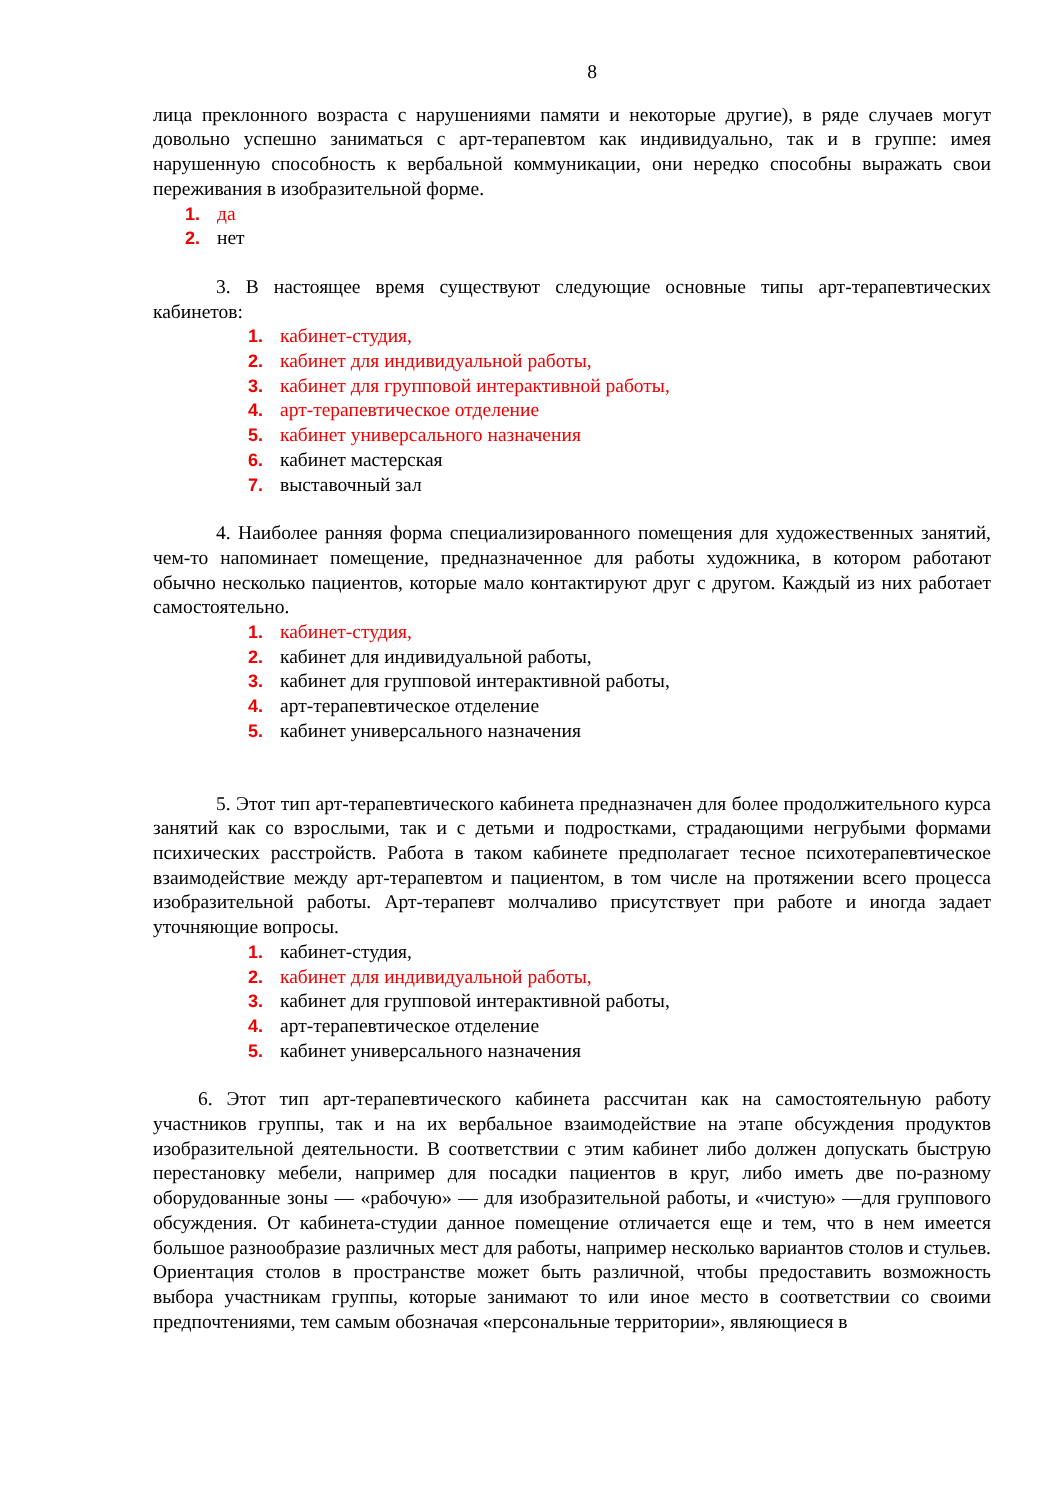8
лица преклонного возраста с нарушениями памяти и некоторые другие), в ряде случаев могут довольно успешно заниматься с арт-терапевтом как индивидуально, так и в группе: имея нарушенную способность к вербальной коммуникации, они нередко способны выражать свои переживания в изобразительной форме.
1. да
2. нет
3. В настоящее время существуют следующие основные типы арт-терапевтических кабинетов:
1. кабинет-студия,
2. кабинет для индивидуальной работы,
3. кабинет для групповой интерактивной работы,
4. арт-терапевтическое отделение
5. кабинет универсального назначения
6. кабинет мастерская
7. выставочный зал
4. Наиболее ранняя форма специализированного помещения для художественных занятий, чем-то напоминает помещение, предназначенное для работы художника, в котором работают обычно несколько пациентов, которые мало контактируют друг с другом. Каждый из них работает самостоятельно.
1. кабинет-студия,
2. кабинет для индивидуальной работы,
3. кабинет для групповой интерактивной работы,
4. арт-терапевтическое отделение
5. кабинет универсального назначения
5. Этот тип арт-терапевтического кабинета предназначен для более продолжительного курса занятий как со взрослыми, так и с детьми и подростками, страдающими негрубыми формами психических расстройств. Работа в таком кабинете предполагает тесное психотерапевтическое взаимодействие между арт-терапевтом и пациентом, в том числе на протяжении всего процесса изобразительной работы. Арт-терапевт молчаливо присутствует при работе и иногда задает уточняющие вопросы.
1. кабинет-студия,
2. кабинет для индивидуальной работы,
3. кабинет для групповой интерактивной работы,
4. арт-терапевтическое отделение
5. кабинет универсального назначения
6. Этот тип арт-терапевтического кабинета рассчитан как на самостоятельную работу участников группы, так и на их вербальное взаимодействие на этапе обсуждения продуктов изобразительной деятельности. В соответствии с этим кабинет либо должен допускать быструю перестановку мебели, например для посадки пациентов в круг, либо иметь две по-разному оборудованные зоны — «рабочую» — для изобразительной работы, и «чистую» —для группового обсуждения. От кабинета-студии данное помещение отличается еще и тем, что в нем имеется большое разнообразие различных мест для работы, например несколько вариантов столов и стульев. Ориентация столов в пространстве может быть различной, чтобы предоставить возможность выбора участникам группы, которые занимают то или иное место в соответствии со своими предпочтениями, тем самым обозначая «персональные территории», являющиеся в